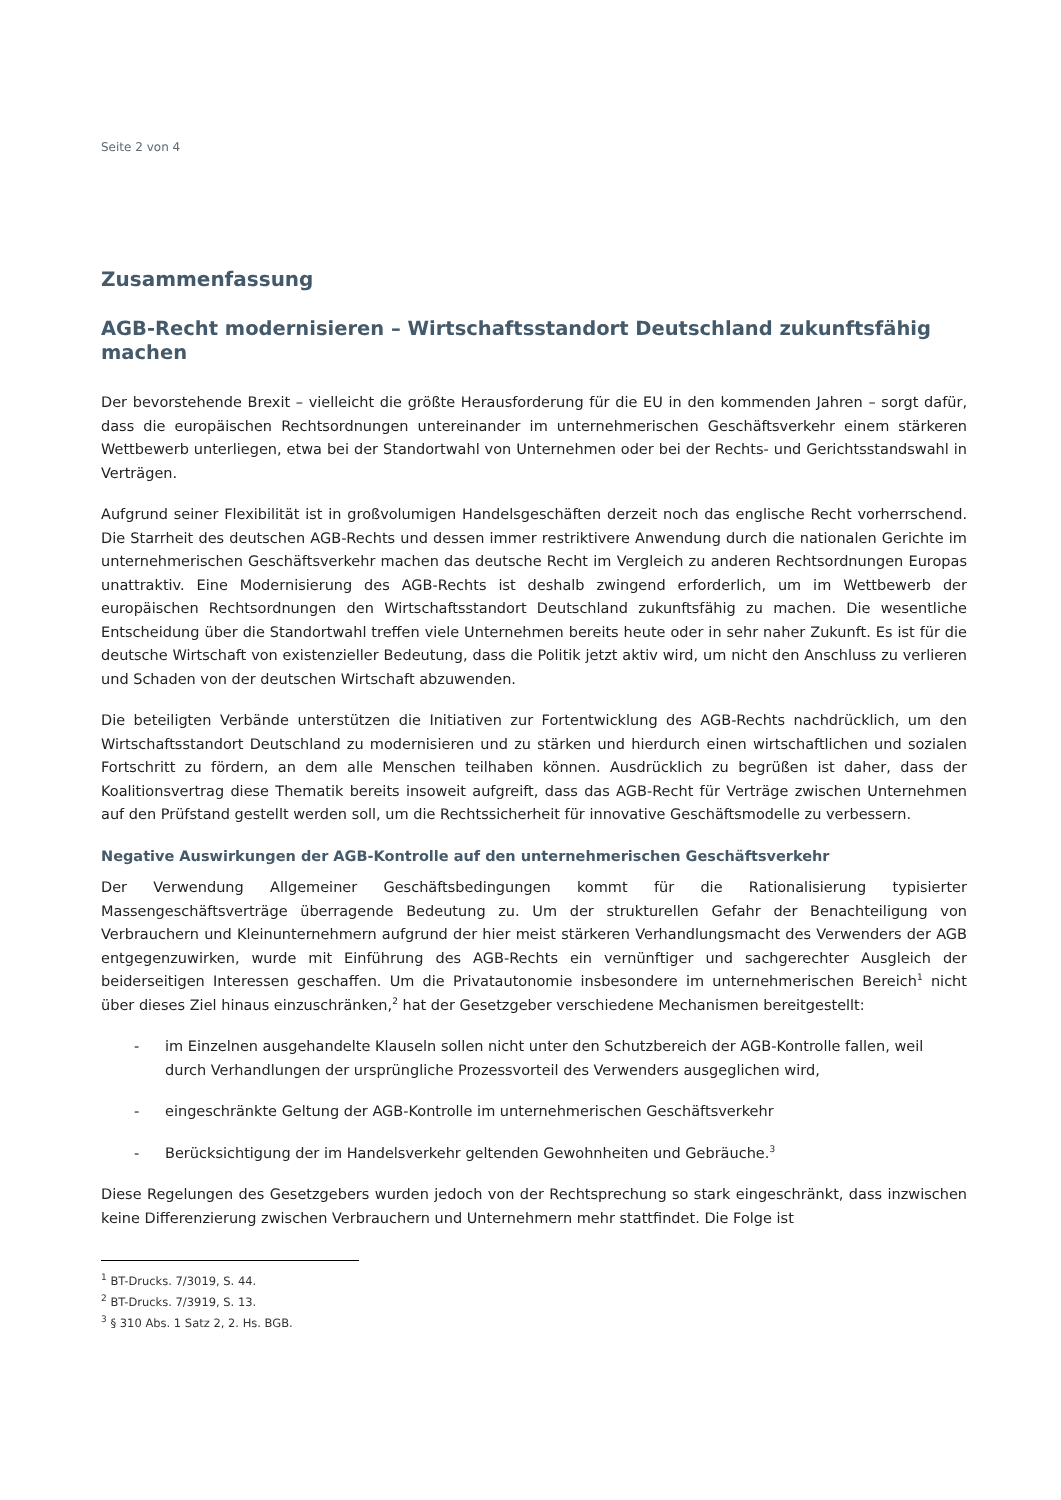Seite 2 von 4
Zusammenfassung
AGB-Recht modernisieren – Wirtschaftsstandort Deutschland zukunftsfähig machen
Der bevorstehende Brexit – vielleicht die größte Herausforderung für die EU in den kommenden Jahren – sorgt dafür, dass die europäischen Rechtsordnungen untereinander im unternehmerischen Geschäftsverkehr einem stärkeren Wettbewerb unterliegen, etwa bei der Standortwahl von Unternehmen oder bei der Rechts- und Gerichtsstandswahl in Verträgen.
Aufgrund seiner Flexibilität ist in großvolumigen Handelsgeschäften derzeit noch das englische Recht vorherrschend. Die Starrheit des deutschen AGB-Rechts und dessen immer restriktivere Anwendung durch die nationalen Gerichte im unternehmerischen Geschäftsverkehr machen das deutsche Recht im Vergleich zu anderen Rechtsordnungen Europas unattraktiv. Eine Modernisierung des AGB-Rechts ist deshalb zwingend erforderlich, um im Wettbewerb der europäischen Rechtsordnungen den Wirtschaftsstandort Deutschland zukunftsfähig zu machen. Die wesentliche Entscheidung über die Standortwahl treffen viele Unternehmen bereits heute oder in sehr naher Zukunft. Es ist für die deutsche Wirtschaft von existenzieller Bedeutung, dass die Politik jetzt aktiv wird, um nicht den Anschluss zu verlieren und Schaden von der deutschen Wirtschaft abzuwenden.
Die beteiligten Verbände unterstützen die Initiativen zur Fortentwicklung des AGB-Rechts nachdrücklich, um den Wirtschaftsstandort Deutschland zu modernisieren und zu stärken und hierdurch einen wirtschaftlichen und sozialen Fortschritt zu fördern, an dem alle Menschen teilhaben können. Ausdrücklich zu begrüßen ist daher, dass der Koalitionsvertrag diese Thematik bereits insoweit aufgreift, dass das AGB-Recht für Verträge zwischen Unternehmen auf den Prüfstand gestellt werden soll, um die Rechtssicherheit für innovative Geschäftsmodelle zu verbessern.
Negative Auswirkungen der AGB-Kontrolle auf den unternehmerischen Geschäftsverkehr
Der Verwendung Allgemeiner Geschäftsbedingungen kommt für die Rationalisierung typisierter Massengeschäftsverträge überragende Bedeutung zu. Um der strukturellen Gefahr der Benachteiligung von Verbrauchern und Kleinunternehmern aufgrund der hier meist stärkeren Verhandlungsmacht des Verwenders der AGB entgegenzuwirken, wurde mit Einführung des AGB-Rechts ein vernünftiger und sachgerechter Ausgleich der beiderseitigen Interessen geschaffen. Um die Privatautonomie insbesondere im unternehmerischen Bereich<sup>1</sup> nicht über dieses Ziel hinaus einzuschränken,<sup>2</sup> hat der Gesetzgeber verschiedene Mechanismen bereitgestellt:
- im Einzelnen ausgehandelte Klauseln sollen nicht unter den Schutzbereich der AGB-Kontrolle fallen, weil durch Verhandlungen der ursprüngliche Prozessvorteil des Verwenders ausgeglichen wird,
- eingeschränkte Geltung der AGB-Kontrolle im unternehmerischen Geschäftsverkehr
- Berücksichtigung der im Handelsverkehr geltenden Gewohnheiten und Gebräuche.<sup>3</sup>
Diese Regelungen des Gesetzgebers wurden jedoch von der Rechtsprechung so stark eingeschränkt, dass inzwischen keine Differenzierung zwischen Verbrauchern und Unternehmern mehr stattfindet. Die Folge ist
<sup>1</sup> BT-Drucks. 7/3019, S. 44.
<sup>2</sup> BT-Drucks. 7/3919, S. 13.
<sup>3</sup> § 310 Abs. 1 Satz 2, 2. Hs. BGB.